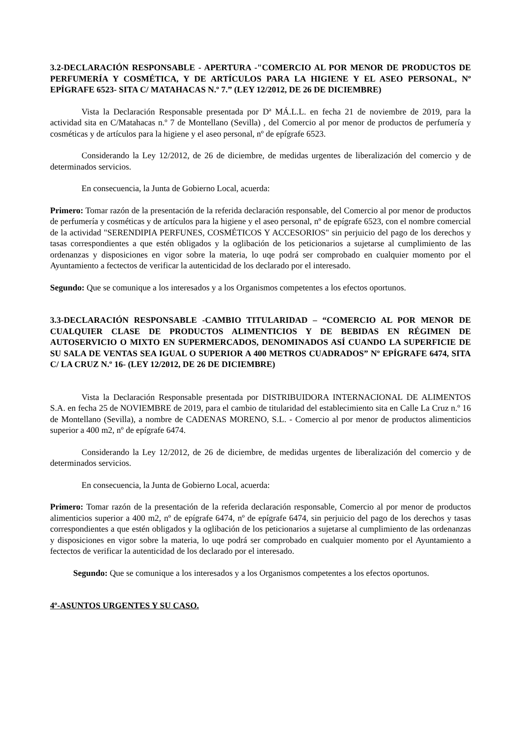3.2-DECLARACIÓN RESPONSABLE - APERTURA -"COMERCIO AL POR MENOR DE PRODUCTOS DE PERFUMERÍA Y COSMÉTICA, Y DE ARTÍCULOS PARA LA HIGIENE Y EL ASEO PERSONAL, Nº EPÍGRAFE 6523- SITA C/ MATAHACAS N.º 7.” (LEY 12/2012, DE 26 DE DICIEMBRE)
Vista la Declaración Responsable presentada por Dª MÁ.L.L. en fecha 21 de noviembre de 2019, para la actividad sita en C/Matahacas n.º 7 de Montellano (Sevilla) , del Comercio al por menor de productos de perfumería y cosméticas y de artículos para la higiene y el aseo personal, nº de epígrafe 6523.
Considerando la Ley 12/2012, de 26 de diciembre, de medidas urgentes de liberalización del comercio y de determinados servicios.
En consecuencia, la Junta de Gobierno Local, acuerda:
Primero: Tomar razón de la presentación de la referida declaración responsable, del Comercio al por menor de productos de perfumería y cosméticas y de artículos para la higiene y el aseo personal, nº de epígrafe 6523, con el nombre comercial de la actividad "SERENDIPIA PERFUNES, COSMÉTICOS Y ACCESORIOS" sin perjuicio del pago de los derechos y tasas correspondientes a que estén obligados y la oglibación de los peticionarios a sujetarse al cumplimiento de las ordenanzas y disposiciones en vigor sobre la materia, lo uqe podrá ser comprobado en cualquier momento por el Ayuntamiento a fectectos de verificar la autenticidad de los declarado por el interesado.
Segundo: Que se comunique a los interesados y a los Organismos competentes a los efectos oportunos.
3.3-DECLARACIÓN RESPONSABLE -CAMBIO TITULARIDAD – “COMERCIO AL POR MENOR DE CUALQUIER CLASE DE PRODUCTOS ALIMENTICIOS Y DE BEBIDAS EN RÉGIMEN DE AUTOSERVICIO O MIXTO EN SUPERMERCADOS, DENOMINADOS ASÍ CUANDO LA SUPERFICIE DE SU SALA DE VENTAS SEA IGUAL O SUPERIOR A 400 METROS CUADRADOS” Nº EPÍGRAFE 6474, SITA C/ LA CRUZ N.º 16- (LEY 12/2012, DE 26 DE DICIEMBRE)
Vista la Declaración Responsable presentada por DISTRIBUIDORA INTERNACIONAL DE ALIMENTOS S.A. en fecha 25 de NOVIEMBRE de 2019, para el cambio de titularidad del establecimiento sita en Calle La Cruz n.º 16 de Montellano (Sevilla), a nombre de CADENAS MORENO, S.L. - Comercio al por menor de productos alimenticios superior a 400 m2, nº de epígrafe 6474.
Considerando la Ley 12/2012, de 26 de diciembre, de medidas urgentes de liberalización del comercio y de determinados servicios.
En consecuencia, la Junta de Gobierno Local, acuerda:
Primero: Tomar razón de la presentación de la referida declaración responsable, Comercio al por menor de productos alimenticios superior a 400 m2, nº de epígrafe 6474, nº de epígrafe 6474, sin perjuicio del pago de los derechos y tasas correspondientes a que estén obligados y la oglibación de los peticionarios a sujetarse al cumplimiento de las ordenanzas y disposiciones en vigor sobre la materia, lo uqe podrá ser comprobado en cualquier momento por el Ayuntamiento a fectectos de verificar la autenticidad de los declarado por el interesado.
Segundo: Que se comunique a los interesados y a los Organismos competentes a los efectos oportunos.
4º-ASUNTOS URGENTES Y SU CASO.